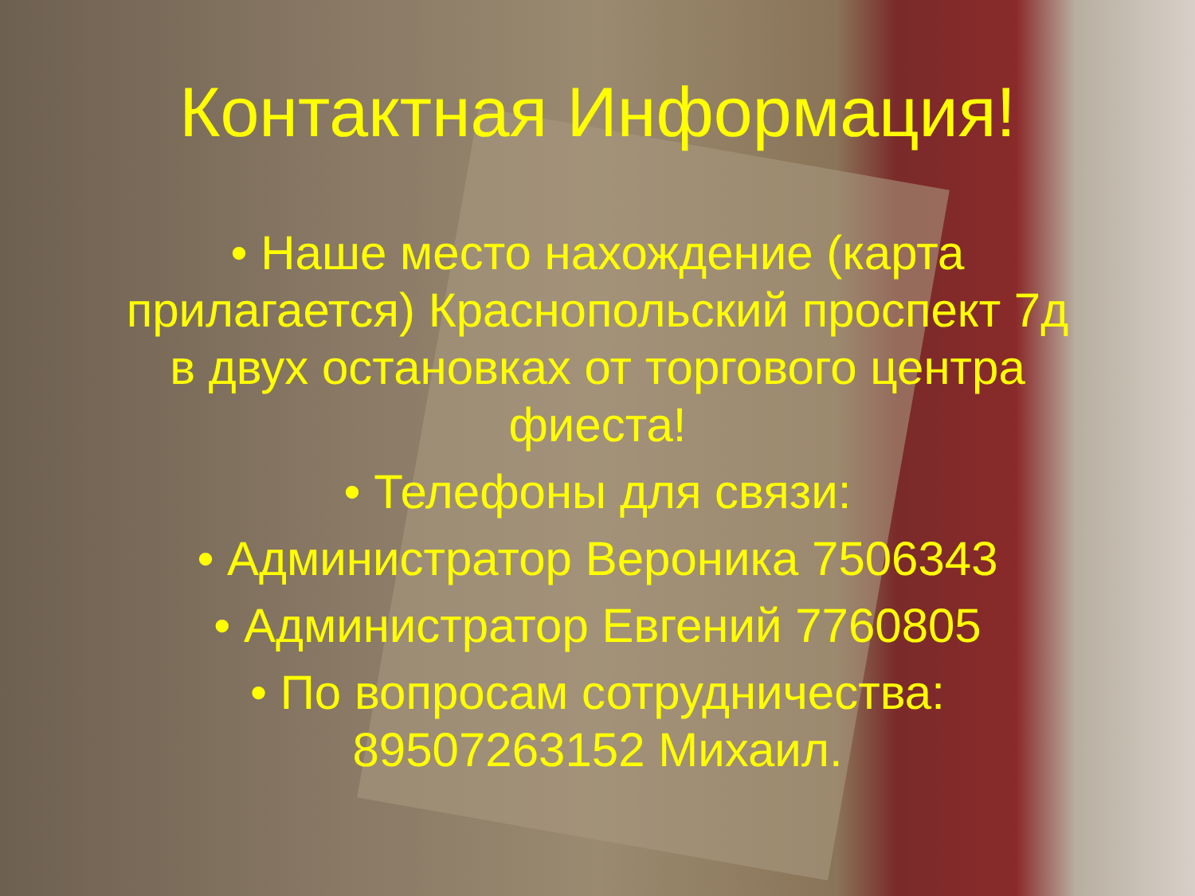Контактная Информация!
• Наше место нахождение (карта прилагается) Краснопольский проспект 7д в двух остановках от торгового центра фиеста!
• Телефоны для связи:
• Администратор Вероника 7506343
• Администратор Евгений 7760805
• По вопросам сотрудничества: 89507263152 Михаил.